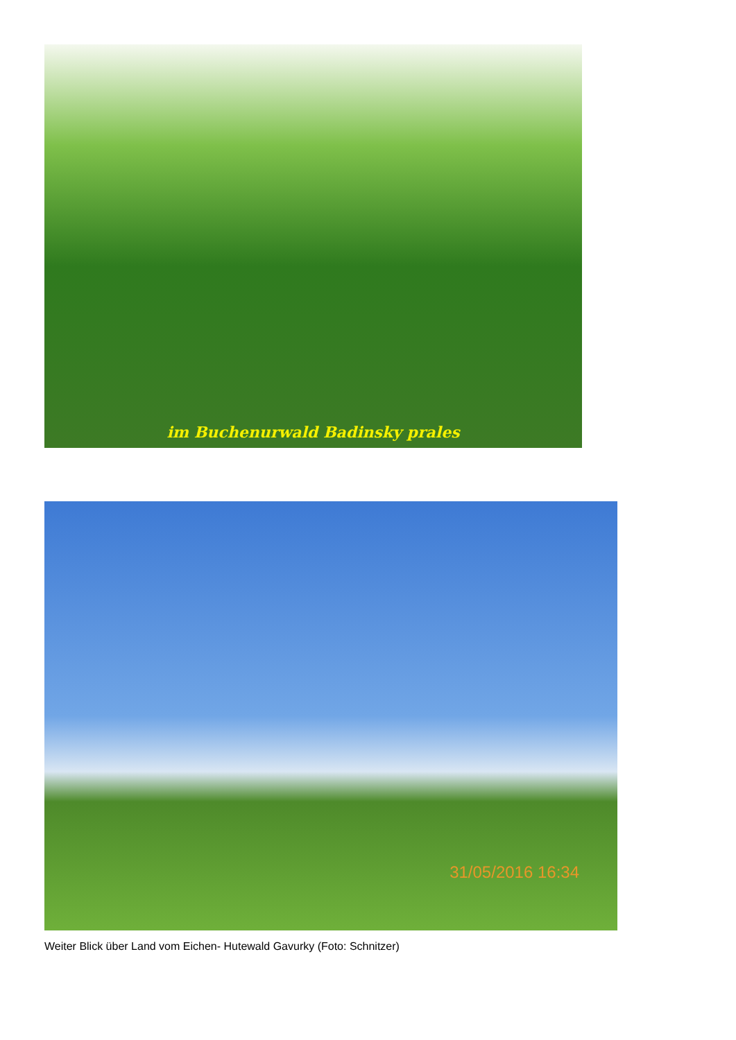im Buchenurwald Badinsky prales
31/05/2016 16:34
Weiter Blick über Land vom Eichen- Hutewald Gavurky (Foto: Schnitzer)